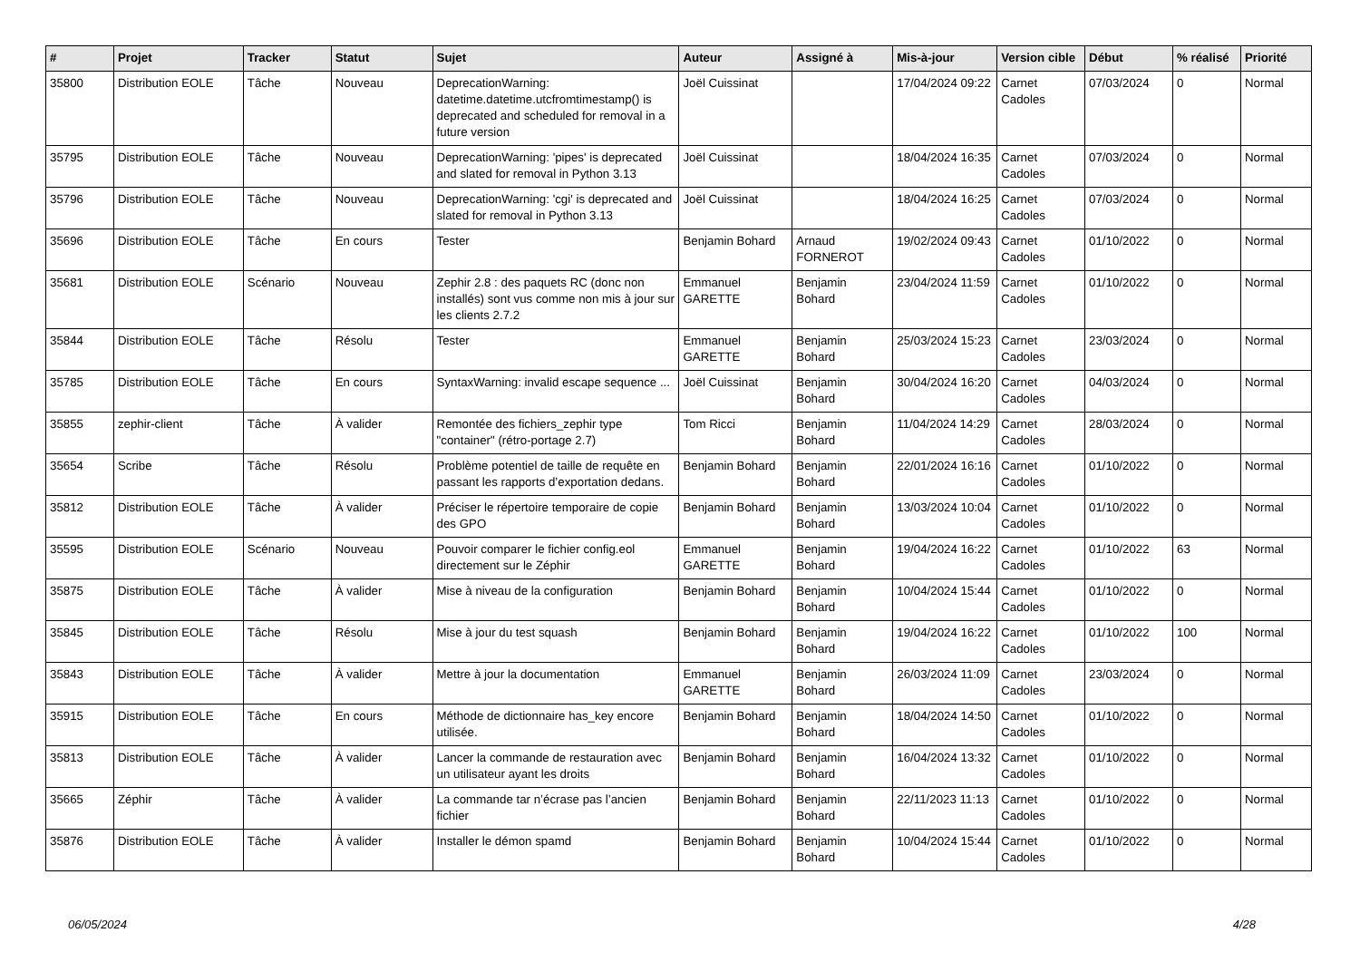| # | Projet | Tracker | Statut | Sujet | Auteur | Assigné à | Mis-à-jour | Version cible | Début | % réalisé | Priorité |
| --- | --- | --- | --- | --- | --- | --- | --- | --- | --- | --- | --- |
| 35800 | Distribution EOLE | Tâche | Nouveau | DeprecationWarning: datetime.datetime.utcfromtimestamp() is deprecated and scheduled for removal in a future version | Joël Cuissinat | | 17/04/2024 09:22 | Carnet Cadoles | 07/03/2024 | 0 | Normal |
| 35795 | Distribution EOLE | Tâche | Nouveau | DeprecationWarning: 'pipes' is deprecated and slated for removal in Python 3.13 | Joël Cuissinat | | 18/04/2024 16:35 | Carnet Cadoles | 07/03/2024 | 0 | Normal |
| 35796 | Distribution EOLE | Tâche | Nouveau | DeprecationWarning: 'cgi' is deprecated and slated for removal in Python 3.13 | Joël Cuissinat | | 18/04/2024 16:25 | Carnet Cadoles | 07/03/2024 | 0 | Normal |
| 35696 | Distribution EOLE | Tâche | En cours | Tester | Benjamin Bohard | Arnaud FORNEROT | 19/02/2024 09:43 | Carnet Cadoles | 01/10/2022 | 0 | Normal |
| 35681 | Distribution EOLE | Scénario | Nouveau | Zephir 2.8 : des paquets RC (donc non installés) sont vus comme non mis à jour sur les clients 2.7.2 | Emmanuel GARETTE | Benjamin Bohard | 23/04/2024 11:59 | Carnet Cadoles | 01/10/2022 | 0 | Normal |
| 35844 | Distribution EOLE | Tâche | Résolu | Tester | Emmanuel GARETTE | Benjamin Bohard | 25/03/2024 15:23 | Carnet Cadoles | 23/03/2024 | 0 | Normal |
| 35785 | Distribution EOLE | Tâche | En cours | SyntaxWarning: invalid escape sequence ... | Joël Cuissinat | Benjamin Bohard | 30/04/2024 16:20 | Carnet Cadoles | 04/03/2024 | 0 | Normal |
| 35855 | zephir-client | Tâche | À valider | Remontée des fichiers_zephir type "container" (rétro-portage 2.7) | Tom Ricci | Benjamin Bohard | 11/04/2024 14:29 | Carnet Cadoles | 28/03/2024 | 0 | Normal |
| 35654 | Scribe | Tâche | Résolu | Problème potentiel de taille de requête en passant les rapports d’exportation dedans. | Benjamin Bohard | Benjamin Bohard | 22/01/2024 16:16 | Carnet Cadoles | 01/10/2022 | 0 | Normal |
| 35812 | Distribution EOLE | Tâche | À valider | Préciser le répertoire temporaire de copie des GPO | Benjamin Bohard | Benjamin Bohard | 13/03/2024 10:04 | Carnet Cadoles | 01/10/2022 | 0 | Normal |
| 35595 | Distribution EOLE | Scénario | Nouveau | Pouvoir comparer le fichier config.eol directement sur le Zéphir | Emmanuel GARETTE | Benjamin Bohard | 19/04/2024 16:22 | Carnet Cadoles | 01/10/2022 | 63 | Normal |
| 35875 | Distribution EOLE | Tâche | À valider | Mise à niveau de la configuration | Benjamin Bohard | Benjamin Bohard | 10/04/2024 15:44 | Carnet Cadoles | 01/10/2022 | 0 | Normal |
| 35845 | Distribution EOLE | Tâche | Résolu | Mise à jour du test squash | Benjamin Bohard | Benjamin Bohard | 19/04/2024 16:22 | Carnet Cadoles | 01/10/2022 | 100 | Normal |
| 35843 | Distribution EOLE | Tâche | À valider | Mettre à jour la documentation | Emmanuel GARETTE | Benjamin Bohard | 26/03/2024 11:09 | Carnet Cadoles | 23/03/2024 | 0 | Normal |
| 35915 | Distribution EOLE | Tâche | En cours | Méthode de dictionnaire has_key encore utilisée. | Benjamin Bohard | Benjamin Bohard | 18/04/2024 14:50 | Carnet Cadoles | 01/10/2022 | 0 | Normal |
| 35813 | Distribution EOLE | Tâche | À valider | Lancer la commande de restauration avec un utilisateur ayant les droits | Benjamin Bohard | Benjamin Bohard | 16/04/2024 13:32 | Carnet Cadoles | 01/10/2022 | 0 | Normal |
| 35665 | Zéphir | Tâche | À valider | La commande tar n’écrase pas l’ancien fichier | Benjamin Bohard | Benjamin Bohard | 22/11/2023 11:13 | Carnet Cadoles | 01/10/2022 | 0 | Normal |
| 35876 | Distribution EOLE | Tâche | À valider | Installer le démon spamd | Benjamin Bohard | Benjamin Bohard | 10/04/2024 15:44 | Carnet Cadoles | 01/10/2022 | 0 | Normal |
06/05/2024 4/28